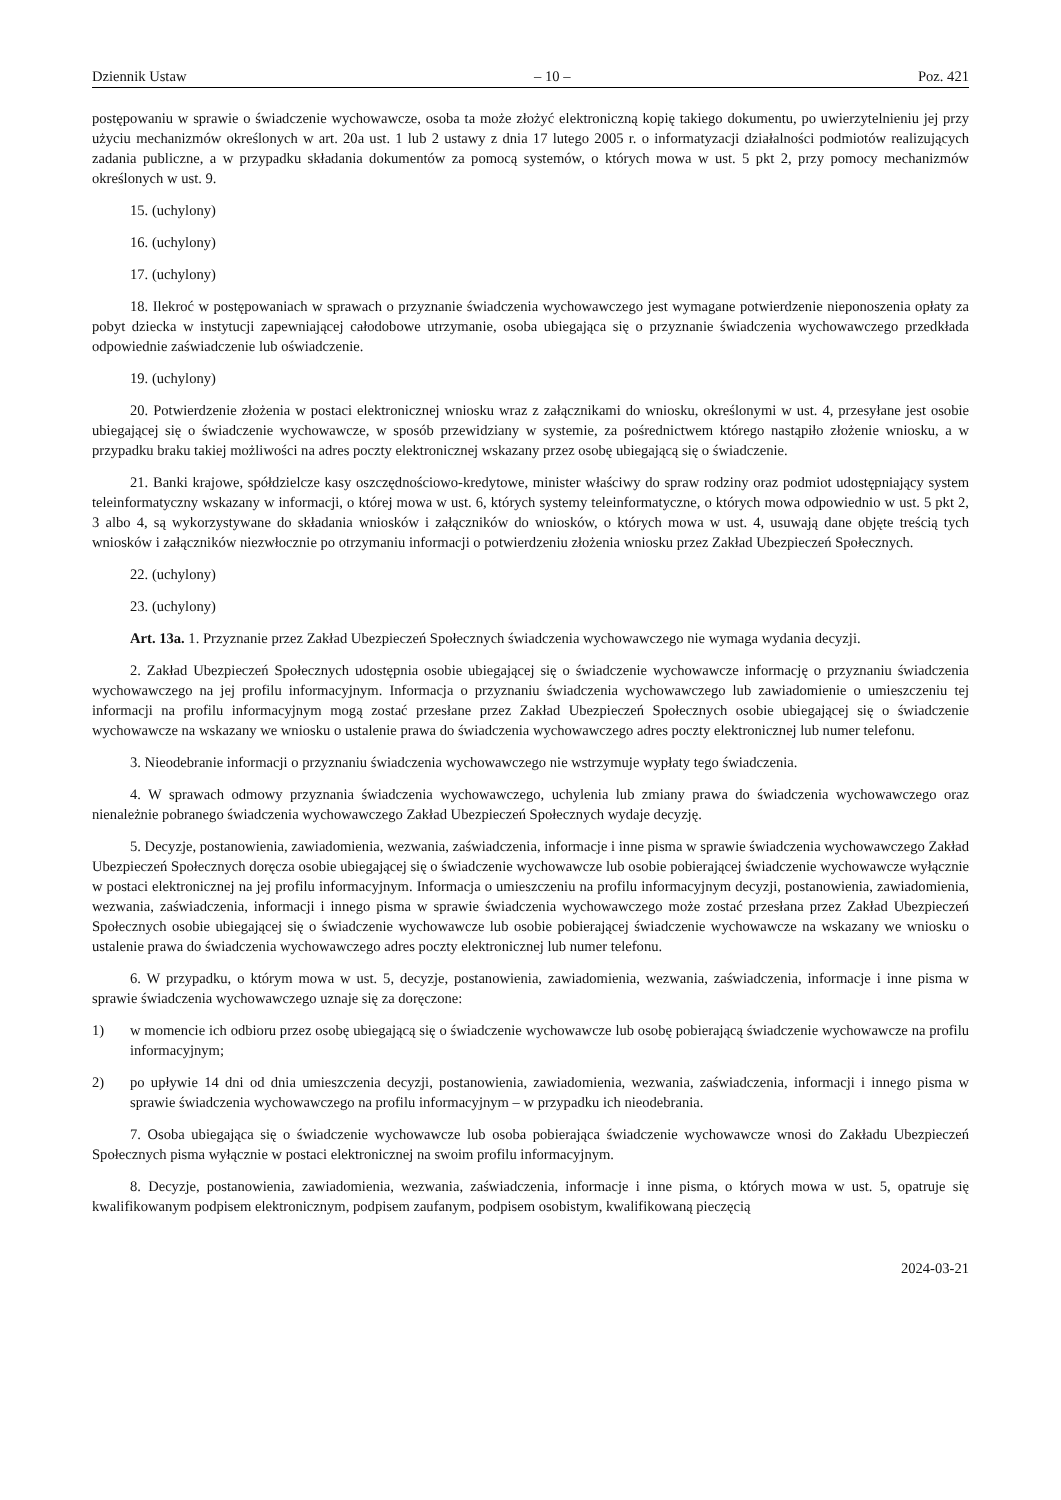Dziennik Ustaw – 10 – Poz. 421
postępowaniu w sprawie o świadczenie wychowawcze, osoba ta może złożyć elektroniczną kopię takiego dokumentu, po uwierzytelnieniu jej przy użyciu mechanizmów określonych w art. 20a ust. 1 lub 2 ustawy z dnia 17 lutego 2005 r. o informatyzacji działalności podmiotów realizujących zadania publiczne, a w przypadku składania dokumentów za pomocą systemów, o których mowa w ust. 5 pkt 2, przy pomocy mechanizmów określonych w ust. 9.
15. (uchylony)
16. (uchylony)
17. (uchylony)
18. Ilekroć w postępowaniach w sprawach o przyznanie świadczenia wychowawczego jest wymagane potwierdzenie nieponoszenia opłaty za pobyt dziecka w instytucji zapewniającej całodobowe utrzymanie, osoba ubiegająca się o przyznanie świadczenia wychowawczego przedkłada odpowiednie zaświadczenie lub oświadczenie.
19. (uchylony)
20. Potwierdzenie złożenia w postaci elektronicznej wniosku wraz z załącznikami do wniosku, określonymi w ust. 4, przesyłane jest osobie ubiegającej się o świadczenie wychowawcze, w sposób przewidziany w systemie, za pośrednictwem którego nastąpiło złożenie wniosku, a w przypadku braku takiej możliwości na adres poczty elektronicznej wskazany przez osobę ubiegającą się o świadczenie.
21. Banki krajowe, spółdzielcze kasy oszczędnościowo-kredytowe, minister właściwy do spraw rodziny oraz podmiot udostępniający system teleinformatyczny wskazany w informacji, o której mowa w ust. 6, których systemy teleinformatyczne, o których mowa odpowiednio w ust. 5 pkt 2, 3 albo 4, są wykorzystywane do składania wniosków i załączników do wniosków, o których mowa w ust. 4, usuwają dane objęte treścią tych wniosków i załączników niezwłocznie po otrzymaniu informacji o potwierdzeniu złożenia wniosku przez Zakład Ubezpieczeń Społecznych.
22. (uchylony)
23. (uchylony)
Art. 13a. 1. Przyznanie przez Zakład Ubezpieczeń Społecznych świadczenia wychowawczego nie wymaga wydania decyzji.
2. Zakład Ubezpieczeń Społecznych udostępnia osobie ubiegającej się o świadczenie wychowawcze informację o przyznaniu świadczenia wychowawczego na jej profilu informacyjnym. Informacja o przyznaniu świadczenia wychowawczego lub zawiadomienie o umieszczeniu tej informacji na profilu informacyjnym mogą zostać przesłane przez Zakład Ubezpieczeń Społecznych osobie ubiegającej się o świadczenie wychowawcze na wskazany we wniosku o ustalenie prawa do świadczenia wychowawczego adres poczty elektronicznej lub numer telefonu.
3. Nieodebranie informacji o przyznaniu świadczenia wychowawczego nie wstrzymuje wypłaty tego świadczenia.
4. W sprawach odmowy przyznania świadczenia wychowawczego, uchylenia lub zmiany prawa do świadczenia wychowawczego oraz nienależnie pobranego świadczenia wychowawczego Zakład Ubezpieczeń Społecznych wydaje decyzję.
5. Decyzje, postanowienia, zawiadomienia, wezwania, zaświadczenia, informacje i inne pisma w sprawie świadczenia wychowawczego Zakład Ubezpieczeń Społecznych doręcza osobie ubiegającej się o świadczenie wychowawcze lub osobie pobierającej świadczenie wychowawcze wyłącznie w postaci elektronicznej na jej profilu informacyjnym. Informacja o umieszczeniu na profilu informacyjnym decyzji, postanowienia, zawiadomienia, wezwania, zaświadczenia, informacji i innego pisma w sprawie świadczenia wychowawczego może zostać przesłana przez Zakład Ubezpieczeń Społecznych osobie ubiegającej się o świadczenie wychowawcze lub osobie pobierającej świadczenie wychowawcze na wskazany we wniosku o ustalenie prawa do świadczenia wychowawczego adres poczty elektronicznej lub numer telefonu.
6. W przypadku, o którym mowa w ust. 5, decyzje, postanowienia, zawiadomienia, wezwania, zaświadczenia, informacje i inne pisma w sprawie świadczenia wychowawczego uznaje się za doręczone:
1) w momencie ich odbioru przez osobę ubiegającą się o świadczenie wychowawcze lub osobę pobierającą świadczenie wychowawcze na profilu informacyjnym;
2) po upływie 14 dni od dnia umieszczenia decyzji, postanowienia, zawiadomienia, wezwania, zaświadczenia, informacji i innego pisma w sprawie świadczenia wychowawczego na profilu informacyjnym – w przypadku ich nieodebrania.
7. Osoba ubiegająca się o świadczenie wychowawcze lub osoba pobierająca świadczenie wychowawcze wnosi do Zakładu Ubezpieczeń Społecznych pisma wyłącznie w postaci elektronicznej na swoim profilu informacyjnym.
8. Decyzje, postanowienia, zawiadomienia, wezwania, zaświadczenia, informacje i inne pisma, o których mowa w ust. 5, opatruje się kwalifikowanym podpisem elektronicznym, podpisem zaufanym, podpisem osobistym, kwalifikowaną pieczęcią
2024-03-21